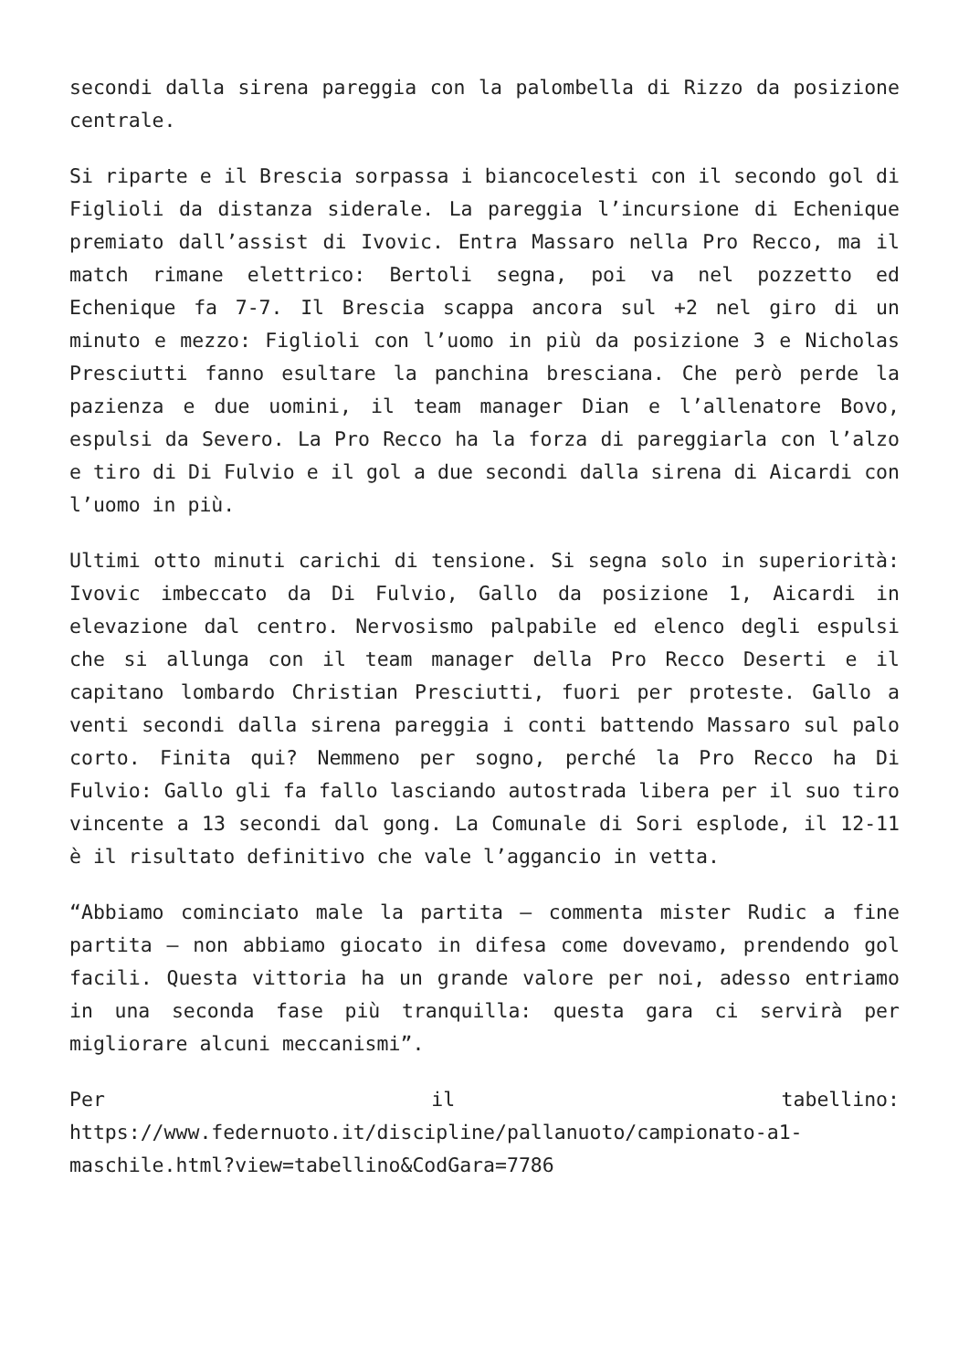secondi dalla sirena pareggia con la palombella di Rizzo da posizione centrale.
Si riparte e il Brescia sorpassa i biancocelesti con il secondo gol di Figlioli da distanza siderale. La pareggia l’incursione di Echenique premiato dall’assist di Ivovic. Entra Massaro nella Pro Recco, ma il match rimane elettrico: Bertoli segna, poi va nel pozzetto ed Echenique fa 7-7. Il Brescia scappa ancora sul +2 nel giro di un minuto e mezzo: Figlioli con l’uomo in più da posizione 3 e Nicholas Presciutti fanno esultare la panchina bresciana. Che però perde la pazienza e due uomini, il team manager Dian e l’allenatore Bovo, espulsi da Severo. La Pro Recco ha la forza di pareggiarla con l’alzo e tiro di Di Fulvio e il gol a due secondi dalla sirena di Aicardi con l’uomo in più.
Ultimi otto minuti carichi di tensione. Si segna solo in superiorità: Ivovic imbeccato da Di Fulvio, Gallo da posizione 1, Aicardi in elevazione dal centro. Nervosismo palpabile ed elenco degli espulsi che si allunga con il team manager della Pro Recco Deserti e il capitano lombardo Christian Presciutti, fuori per proteste. Gallo a venti secondi dalla sirena pareggia i conti battendo Massaro sul palo corto. Finita qui? Nemmeno per sogno, perché la Pro Recco ha Di Fulvio: Gallo gli fa fallo lasciando autostrada libera per il suo tiro vincente a 13 secondi dal gong. La Comunale di Sori esplode, il 12-11 è il risultato definitivo che vale l’aggancio in vetta.
“Abbiamo cominciato male la partita – commenta mister Rudic a fine partita – non abbiamo giocato in difesa come dovevamo, prendendo gol facili. Questa vittoria ha un grande valore per noi, adesso entriamo in una seconda fase più tranquilla: questa gara ci servirà per migliorare alcuni meccanismi”.
Per il tabellino: https://www.federnuoto.it/discipline/pallanuoto/campionato-a1-maschile.html?view=tabellino&CodGara=7786